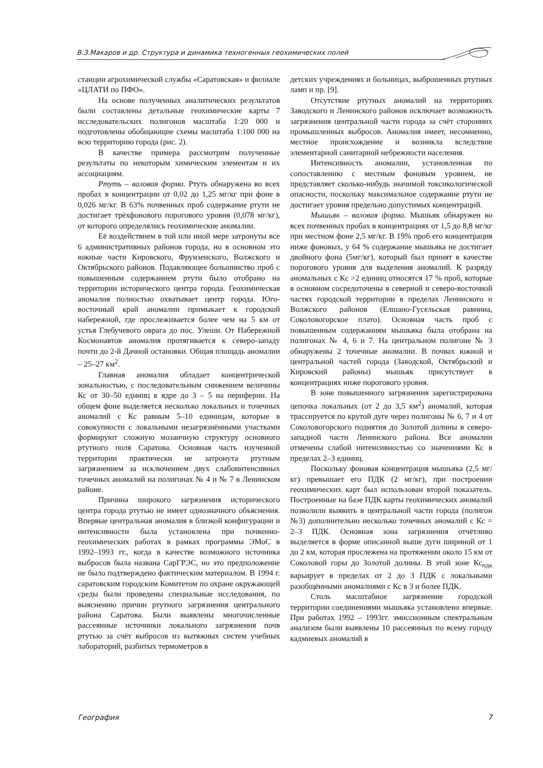В.З.Макаров и др. Структура и динамика техногенных геохимических полей
станции агрохимической службы «Саратовская» и филиале «ЦЛАТИ по ПФО».
На основе полученных аналитических результатов были составлены детальные геохимические карты 7 исследовательских полигонов масштаба 1:20 000 и подготовлены обобщающие схемы масштаба 1:100 000 на всю территорию города (рис. 2).
В качестве примера рассмотрим полученные результаты по некоторым химическим элементам и их ассоциациям.
Ртуть – валовая форма. Ртуть обнаружена во всех пробах в концентрации от 0,02 до 1,25 мг/кг при фоне в 0,026 мг/кг. В 63% почвенных проб содержание ртути не достигает трёхфонового порогового уровня (0,078 мг/кг), от которого определялись геохимические аномалии.
Её воздействием в той или иной мере затронуты все 6 административных районов города, но в основном это южные части Кировского, Фрунзенского, Волжского и Октябрьского районов. Подавляющее большинство проб с повышенным содержанием ртути было отобрано на территории исторического центра города. Геохимическая аномалия полностью охватывает центр города. Юго-восточный край аномалии примыкает к городской набережной, где прослеживается более чем на 5 км от устья Глебучевого оврага до пос. Улеши. От Набережной Космонавтов аномалия протягивается к северо-западу почти до 2-й Дачной остановки. Общая площадь аномалии – 25–27 км<sup>2</sup>.
Главная аномалия обладает концентрической зональностью, с последовательным снижением величины Кс от 30–50 единиц в ядре до 3 – 5 на периферии. На общем фоне выделяется несколько локальных и точечных аномалий с Кс равным 5–10 единицам, которые в совокупности с локальными незагрязнёнными участками формируют сложную мозаичную структуру основного ртутного поля Саратова. Основная часть изученной территории практически не затронута ртутным загрязнением за исключением двух слабоинтенсивных точечных аномалий на полигонах № 4 и № 7 в Ленинском районе.
Причина широкого загрязнения исторического центра города ртутью не имеет однозначного объяснения. Впервые центральная аномалия в близкой конфигурации и интенсивности была установлена при почвенно-геохимических работах в рамках программы ЭМоС в 1992–1993 гг., когда в качестве возможного источника выбросов была названа СарГРЭС, но это предположение не было подтверждено фактическим материалом. В 1994 г. саратовским городским Комитетом по охране окружающей среды были проведены специальные исследования, по выяснению причин ртутного загрязнения центрального района Саратова. Были выявлены многочисленные рассеянные источники локального загрязнения почв ртутью за счёт выбросов из вытяжных систем учебных лабораторий, разбитых термометров в
детских учреждениях и больницах, выброшенных ртутных ламп и пр. [9].
Отсутствие ртутных аномалий на территориях Заводского и Ленинского районов исключает возможность загрязнения центральной части города за счёт сторонних промышленных выбросов. Аномалия имеет, несомненно, местное происхождение и возникла вследствие элементарной санитарной небрежности населения.
Интенсивность аномалии, установленная по сопоставлению с местным фоновым уровнем, не представляет сколько-нибудь значимой токсикологической опасности, поскольку максимальное содержание ртути не достигает уровня предельно допустимых концентраций.
Мышьяк – валовая форма. Мышьяк обнаружен во всех почвенных пробах в концентрациях от 1,5 до 8,8 мг/кг при местном фоне 2,5 мг/кг. В 19% проб его концентрация ниже фоновых, у 64 % содержание мышьяка не достигает двойного фона (5мг/кг), который был принят в качестве порогового уровня для выделения аномалий. К разряду аномальных с Кс >2 единиц относятся 17 % проб, которые в основном сосредоточены в северной и северо-восточной частях городской территории в пределах Ленинского и Волжского районов (Елшано-Гусельская равнина, Соколовогорское плато). Основная часть проб с повышенным содержаниям мышьяка была отобрана на полигонах № 4, 6 и 7. На центральном полигоне № 3 обнаружены 2 точечные аномалии. В почвах южной и центральной частей города (Заводской, Октябрьский и Кировский районы) мышьяк присутствует в концентрациях ниже порогового уровня.
В зоне повышенного загрязнения зарегистрирована цепочка локальных (от 2 до 3,5 км<sup>2</sup>) аномалий, которая трассируется по крутой дуге через полигоны № 6, 7 и 4 от Соколовогорского поднятия до Золотой долины в северо-западной части Ленинского района. Все аномалии отмечены слабой интенсивностью со значениями Кс в пределах 2–3 единиц.
Поскольку фоновая концентрация мышьяка (2,5 мг/кг) превышает его ПДК (2 мг/кг), при построении геохимических карт был использован второй показатель. Построенные на базе ПДК карты геохимических аномалий позволили выявить в центральной части города (полигон №3) дополнительно несколько точечных аномалий с Кс = 2–3 ПДК. Основная зона загрязнения отчётливо выделяется в форме описанной выше дуги шириной от 1 до 2 км, которая прослежена на протяжении около 15 км от Соколовой горы до Золотой долины. В этой зоне Кс<sub>пдк</sub> варьирует в пределах от 2 до 3 ПДК с локальными разобщёнными аномалиями с Кс в 3 и более ПДК.
Столь масштабное загрязнение городской территории соединениями мышьяка установлено впервые. При работах 1992 – 1993гг. эмиссионным спектральным анализом были выявлены 10 рассеянных по всему городу кадмиевых аномалий в
География 7